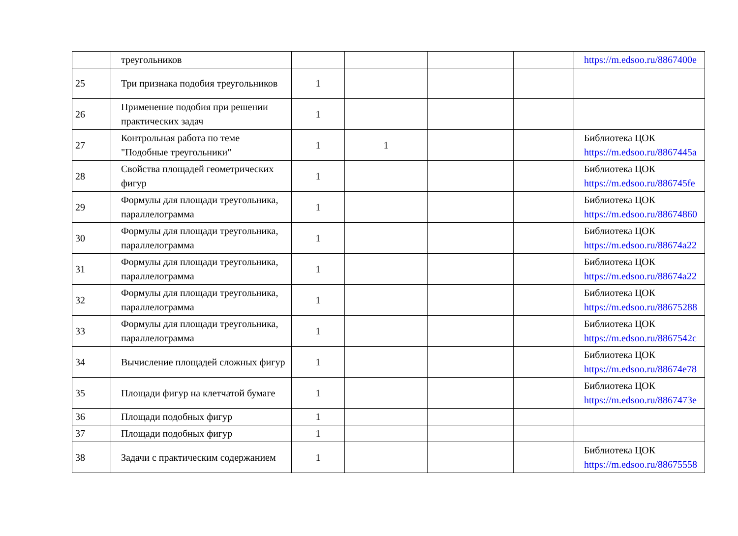| | треугольников | | | | | https://m.edsoo.ru/8867400e |
| 25 | Три признака подобия треугольников | 1 | | | | |
| 26 | Применение подобия при решении практических задач | 1 | | | | |
| 27 | Контрольная работа по теме "Подобные треугольники" | 1 | 1 | | | Библиотека ЦОК https://m.edsoo.ru/8867445a |
| 28 | Свойства площадей геометрических фигур | 1 | | | | Библиотека ЦОК https://m.edsoo.ru/886745fe |
| 29 | Формулы для площади треугольника, параллелограмма | 1 | | | | Библиотека ЦОК https://m.edsoo.ru/88674860 |
| 30 | Формулы для площади треугольника, параллелограмма | 1 | | | | Библиотека ЦОК https://m.edsoo.ru/88674a22 |
| 31 | Формулы для площади треугольника, параллелограмма | 1 | | | | Библиотека ЦОК https://m.edsoo.ru/88674a22 |
| 32 | Формулы для площади треугольника, параллелограмма | 1 | | | | Библиотека ЦОК https://m.edsoo.ru/88675288 |
| 33 | Формулы для площади треугольника, параллелограмма | 1 | | | | Библиотека ЦОК https://m.edsoo.ru/8867542c |
| 34 | Вычисление площадей сложных фигур | 1 | | | | Библиотека ЦОК https://m.edsoo.ru/88674e78 |
| 35 | Площади фигур на клетчатой бумаге | 1 | | | | Библиотека ЦОК https://m.edsoo.ru/8867473e |
| 36 | Площади подобных фигур | 1 | | | | |
| 37 | Площади подобных фигур | 1 | | | | |
| 38 | Задачи с практическим содержанием | 1 | | | | Библиотека ЦОК https://m.edsoo.ru/88675558 |